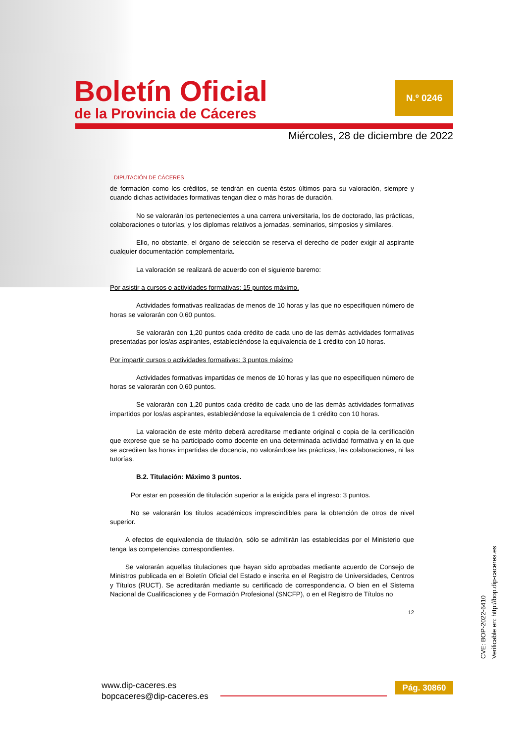Boletín Oficial
de la Provincia de Cáceres
N.º 0246
Miércoles, 28 de diciembre de 2022
DIPUTACIÓN DE CÁCERES
de formación como los créditos, se tendrán en cuenta éstos últimos para su valoración, siempre y cuando dichas actividades formativas tengan diez o más horas de duración.
No se valorarán los pertenecientes a una carrera universitaria, los de doctorado, las prácticas, colaboraciones o tutorías, y los diplomas relativos a jornadas, seminarios, simposios y similares.
Ello, no obstante, el órgano de selección se reserva el derecho de poder exigir al aspirante cualquier documentación complementaria.
La valoración se realizará de acuerdo con el siguiente baremo:
Por asistir a cursos o actividades formativas: 15 puntos máximo.
Actividades formativas realizadas de menos de 10 horas y las que no especifiquen número de horas se valorarán con 0,60 puntos.
Se valorarán con 1,20 puntos cada crédito de cada uno de las demás actividades formativas presentadas por los/as aspirantes, estableciéndose la equivalencia de 1 crédito con 10 horas.
Por impartir cursos o actividades formativas: 3 puntos máximo
Actividades formativas impartidas de menos de 10 horas y las que no especifiquen número de horas se valorarán con 0,60 puntos.
Se valorarán con 1,20 puntos cada crédito de cada uno de las demás actividades formativas impartidos por los/as aspirantes, estableciéndose la equivalencia de 1 crédito con 10 horas.
La valoración de este mérito deberá acreditarse mediante original o copia de la certificación que exprese que se ha participado como docente en una determinada actividad formativa y en la que se acrediten las horas impartidas de docencia, no valorándose las prácticas, las colaboraciones, ni las tutorías.
B.2. Titulación: Máximo 3 puntos.
Por estar en posesión de titulación superior a la exigida para el ingreso: 3 puntos.
No se valorarán los títulos académicos imprescindibles para la obtención de otros de nivel superior.
A efectos de equivalencia de titulación, sólo se admitirán las establecidas por el Ministerio que tenga las competencias correspondientes.
Se valorarán aquellas titulaciones que hayan sido aprobadas mediante acuerdo de Consejo de Ministros publicada en el Boletín Oficial del Estado e inscrita en el Registro de Universidades, Centros y Títulos (RUCT). Se acreditarán mediante su certificado de correspondencia. O bien en el Sistema Nacional de Cualificaciones y de Formación Profesional (SNCFP), o en el Registro de Títulos no
12
CVE: BOP-2022-6410
Verificable en: http://bop.dip-caceres.es
www.dip-caceres.es
bopcaceres@dip-caceres.es
Pág. 30860